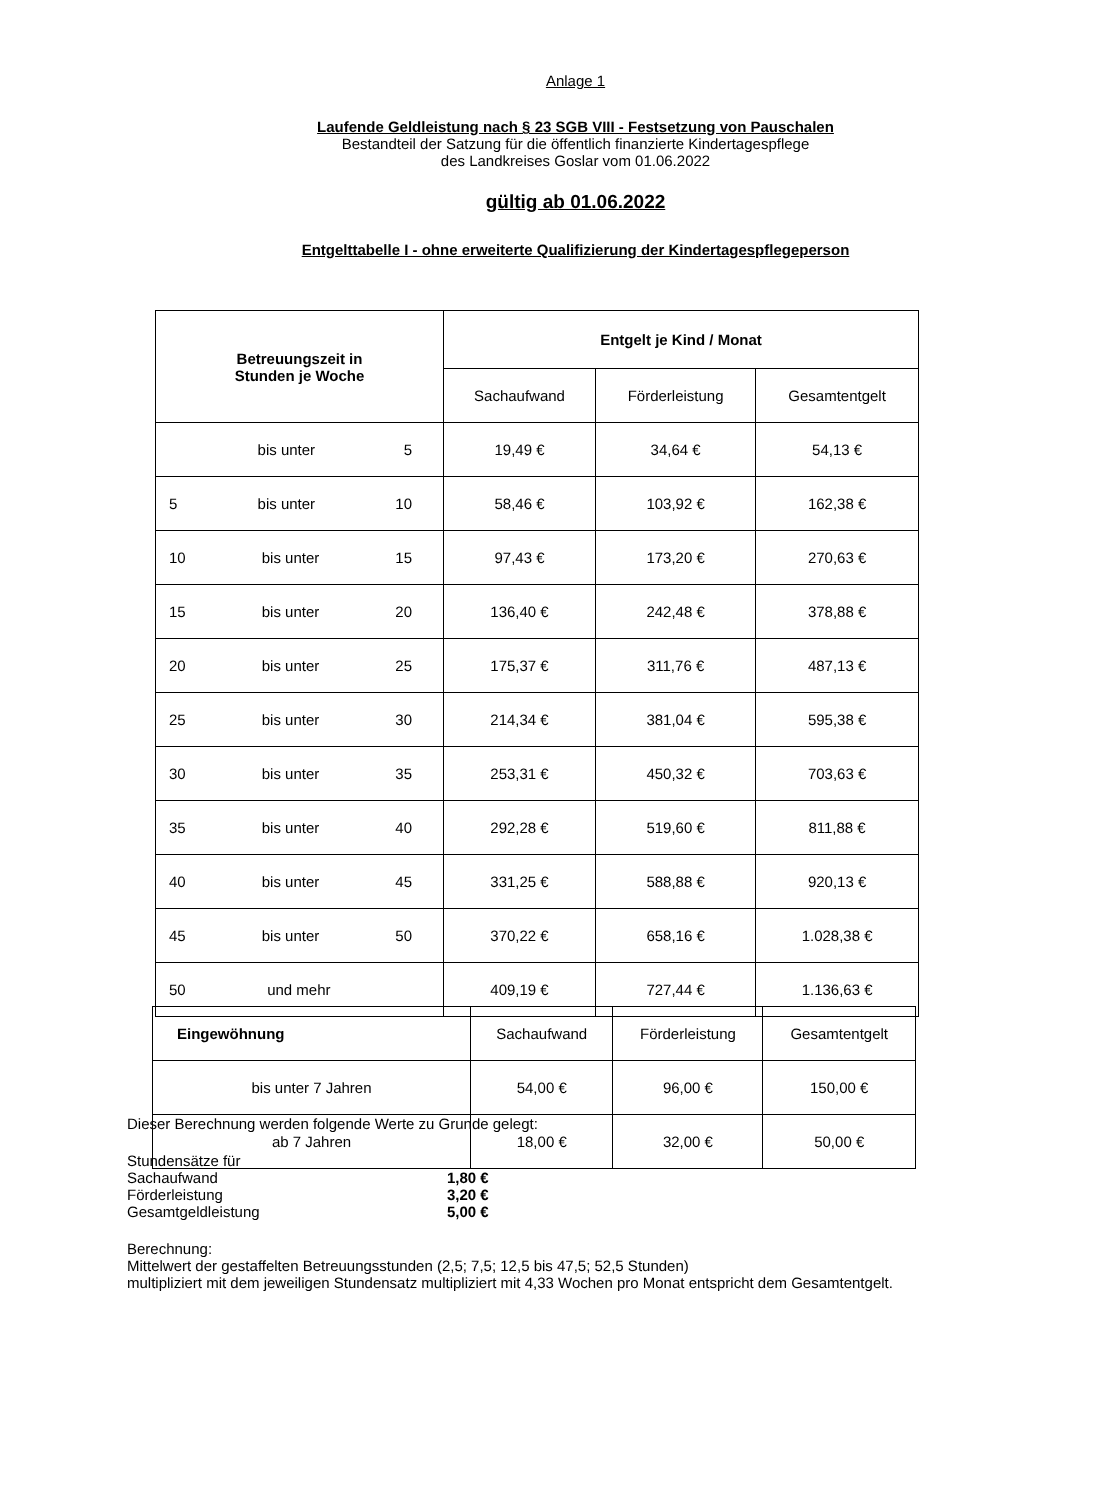Anlage 1
Laufende Geldleistung nach § 23 SGB VIII - Festsetzung von Pauschalen
Bestandteil der Satzung für die öffentlich finanzierte Kindertagespflege
des Landkreises Goslar vom 01.06.2022
gültig ab 01.06.2022
Entgelttabelle I - ohne erweiterte Qualifizierung der Kindertagespflegeperson
| Betreuungszeit in Stunden je Woche | Entgelt je Kind / Monat | | |
| --- | --- | --- | --- |
| | Sachaufwand | Förderleistung | Gesamtentgelt |
| bis unter 5 | 19,49 € | 34,64 € | 54,13 € |
| 5 bis unter 10 | 58,46 € | 103,92 € | 162,38 € |
| 10 bis unter 15 | 97,43 € | 173,20 € | 270,63 € |
| 15 bis unter 20 | 136,40 € | 242,48 € | 378,88 € |
| 20 bis unter 25 | 175,37 € | 311,76 € | 487,13 € |
| 25 bis unter 30 | 214,34 € | 381,04 € | 595,38 € |
| 30 bis unter 35 | 253,31 € | 450,32 € | 703,63 € |
| 35 bis unter 40 | 292,28 € | 519,60 € | 811,88 € |
| 40 bis unter 45 | 331,25 € | 588,88 € | 920,13 € |
| 45 bis unter 50 | 370,22 € | 658,16 € | 1.028,38 € |
| 50 und mehr | 409,19 € | 727,44 € | 1.136,63 € |
| Eingewöhnung | Sachaufwand | Förderleistung | Gesamtentgelt |
| bis unter 7 Jahren | 54,00 € | 96,00 € | 150,00 € |
| ab 7 Jahren | 18,00 € | 32,00 € | 50,00 € |
Dieser Berechnung werden folgende Werte zu Grunde gelegt:
Stundensätze für
Sachaufwand 1,80 €
Förderleistung 3,20 €
Gesamtgeldleistung 5,00 €
Berechnung:
Mittelwert der gestaffelten Betreuungsstunden (2,5; 7,5; 12,5 bis 47,5; 52,5 Stunden)
multipliziert mit dem jeweiligen Stundensatz multipliziert mit 4,33 Wochen pro Monat entspricht dem Gesamtentgelt.